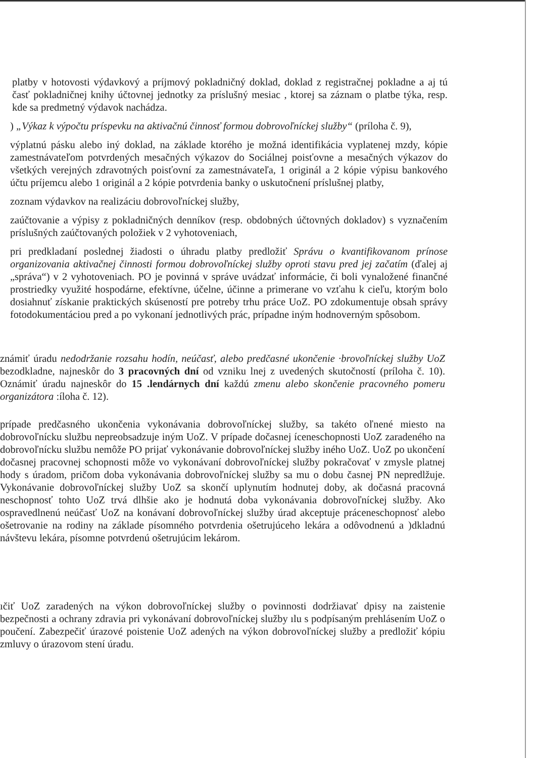platby v hotovosti výdavkový a príjmový pokladničný doklad, doklad z registračnej pokladne a aj tú časť pokladničnej knihy účtovnej jednotky za príslušný mesiac , ktorej sa záznam o platbe týka, resp. kde sa predmetný výdavok nachádza.
) „Výkaz k výpočtu príspevku na aktivačnú činnosť formou dobrovoľníckej služby“ (príloha č. 9),
výplatnú pásku alebo iný doklad, na základe ktorého je možná identifikácia vyplatenej mzdy, kópie zamestnávateľom potvrdených mesačných výkazov do Sociálnej poisťovne a mesačných výkazov do všetkých verejných zdravotných poisťovní za zamestnávateľa, 1 originál a 2 kópie výpisu bankového účtu príjemcu alebo 1 originál a 2 kópie potvrdenia banky o uskutočnení príslušnej platby,
zoznam výdavkov na realizáciu dobrovoľníckej služby,
zaúčtovanie a výpisy z pokladničných denníkov (resp. obdobných účtovných dokladov) s vyznačením príslušných zaúčtovaných položiek v 2 vyhotoveniach,
pri predkladaní poslednej žiadosti o úhradu platby predložiť Správu o kvantifikovanom prínose organizovania aktivačnej činnosti formou dobrovoľníckej služby oproti stavu pred jej začatím (ďalej aj „správa“) v 2 vyhotoveniach. PO je povinná v správe uvádzať informácie, či boli vynaložené finančné prostriedky využité hospodárne, efektívne, účelne, účinne a primerane vo vzťahu k cieľu, ktorým bolo dosiahnuť získanie praktických skúseností pre potreby trhu práce UoZ. PO zdokumentuje obsah správy fotodokumentáciou pred a po vykonaní jednotlivých prác, prípadne iným hodnoverným spôsobom.
známiť úradu nedodržanie rozsahu hodín, neúčasť, alebo predčasné ukončenie ·brovoľníckej služby UoZ bezodkladne, najneskôr do 3 pracovných dní od vzniku lnej z uvedených skutočností (príloha č. 10). Oznámiť úradu najneskôr do 15 .lendárnych dní každú zmenu alebo skončenie pracovného pomeru organizátora :íloha č. 12).
prípade predčasného ukončenia vykonávania dobrovoľníckej služby, sa takéto oľnené miesto na dobrovoľnícku službu nepreobsadzuje iným UoZ. V prípade dočasnej íceneschopnosti UoZ zaradeného na dobrovoľnícku službu nemôže PO prijať vykonávanie dobrovoľníckej služby iného UoZ. UoZ po ukončení dočasnej pracovnej schopnosti môže vo vykonávaní dobrovoľníckej služby pokračovať v zmysle platnej hody s úradom, pričom doba vykonávania dobrovoľníckej služby sa mu o dobu časnej PN nepredlžuje. Vykonávanie dobrovoľníckej služby UoZ sa skončí uplynutím hodnutej doby, ak dočasná pracovná neschopnosť tohto UoZ trvá dlhšie ako je hodnutá doba vykonávania dobrovoľníckej služby. Ako ospravedlnenú neúčasť UoZ na konávaní dobrovoľníckej služby úrad akceptuje práceneschopnosť alebo ošetrovanie na rodiny na základe písomného potvrdenia ošetrujúceho lekára a odôvodnenú a )dkladnú návštevu lekára, písomne potvrdenú ošetrujúcim lekárom.
ıčiť UoZ zaradených na výkon dobrovoľníckej služby o povinnosti dodržiavať dpisy na zaistenie bezpečnosti a ochrany zdravia pri vykonávaní dobrovoľníckej služby ılu s podpísaným prehlásením UoZ o poučení. Zabezpečiť úrazové poistenie UoZ adených na výkon dobrovoľníckej služby a predložiť kópiu zmluvy o úrazovom stení úradu.